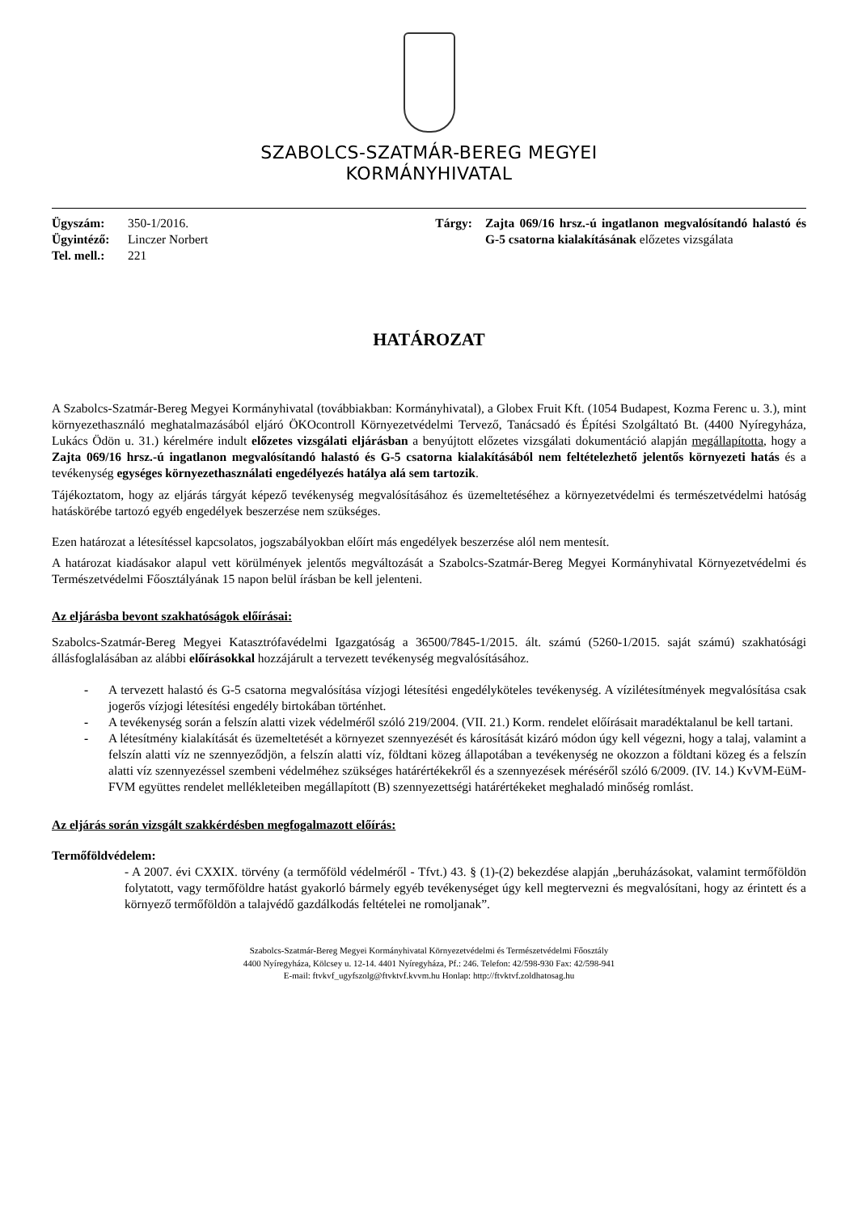SZABOLCS-SZATMÁR-BEREG MEGYEI
KORMÁNYHIVATAL
Ügyszám: 350-1/2016.
Ügyintéző: Linczer Norbert
Tel. mell.: 221
Tárgy: Zajta 069/16 hrsz.-ú ingatlanon megvalósítandó halastó és G-5 csatorna kialakításának előzetes vizsgálata
HATÁROZAT
A Szabolcs-Szatmár-Bereg Megyei Kormányhivatal (továbbiakban: Kormányhivatal), a Globex Fruit Kft. (1054 Budapest, Kozma Ferenc u. 3.), mint környezethasználó meghatalmazásából eljáró ÖKOcontroll Környezetvédelmi Tervező, Tanácsadó és Építési Szolgáltató Bt. (4400 Nyíregyháza, Lukács Ödön u. 31.) kérelmére indult előzetes vizsgálati eljárásban a benyújtott előzetes vizsgálati dokumentáció alapján megállapította, hogy a Zajta 069/16 hrsz.-ú ingatlanon megvalósítandó halastó és G-5 csatorna kialakításából nem feltételezhető jelentős környezeti hatás és a tevékenység egységes környezethasználati engedélyezés hatálya alá sem tartozik.
Tájékoztatom, hogy az eljárás tárgyát képező tevékenység megvalósításához és üzemeltetéséhez a környezetvédelmi és természetvédelmi hatóság hatáskörébe tartozó egyéb engedélyek beszerzése nem szükséges.
Ezen határozat a létesítéssel kapcsolatos, jogszabályokban előírt más engedélyek beszerzése alól nem mentesít.
A határozat kiadásakor alapul vett körülmények jelentős megváltozását a Szabolcs-Szatmár-Bereg Megyei Kormányhivatal Környezetvédelmi és Természetvédelmi Főosztályának 15 napon belül írásban be kell jelenteni.
Az eljárásba bevont szakhatóságok előírásai:
Szabolcs-Szatmár-Bereg Megyei Katasztrófavédelmi Igazgatóság a 36500/7845-1/2015. ált. számú (5260-1/2015. saját számú) szakhatósági állásfoglalásában az alábbi előírásokkal hozzájárult a tervezett tevékenység megvalósításához.
- A tervezett halastó és G-5 csatorna megvalósítása vízjogi létesítési engedélyköteles tevékenység. A vízilétesítmények megvalósítása csak jogerős vízjogi létesítési engedély birtokában történhet.
- A tevékenység során a felszín alatti vizek védelméről szóló 219/2004. (VII. 21.) Korm. rendelet előírásait maradéktalanul be kell tartani.
- A létesítmény kialakítását és üzemeltetését a környezet szennyezését és károsítását kizáró módon úgy kell végezni, hogy a talaj, valamint a felszín alatti víz ne szennyeződjön, a felszín alatti víz, földtani közeg állapotában a tevékenység ne okozzon a földtani közeg és a felszín alatti víz szennyezéssel szembeni védelméhez szükséges határértékekről és a szennyezések méréséről szóló 6/2009. (IV. 14.) KvVM-EüM-FVM együttes rendelet mellékleteiben megállapított (B) szennyezettségi határértékeket meghaladó minőség romlást.
Az eljárás során vizsgált szakkérdésben megfogalmazott előírás:
Termőföldvédelem:
- A 2007. évi CXXIX. törvény (a termőföld védelméről - Tfvt.) 43. § (1)-(2) bekezdése alapján „beruházásokat, valamint termőföldön folytatott, vagy termőföldre hatást gyakorló bármely egyéb tevékenységet úgy kell megtervezni és megvalósítani, hogy az érintett és a környező termőföldön a talajvédő gazdálkodás feltételei ne romoljanak”.
Szabolcs-Szatmár-Bereg Megyei Kormányhivatal Környezetvédelmi és Természetvédelmi Főosztály
4400 Nyíregyháza, Kölcsey u. 12-14. 4401 Nyíregyháza, Pf.: 246. Telefon: 42/598-930 Fax: 42/598-941
E-mail: ftvkvf_ugyfszolg@ftvktvf.kvvm.hu Honlap: http://ftvktvf.zoldhatosag.hu